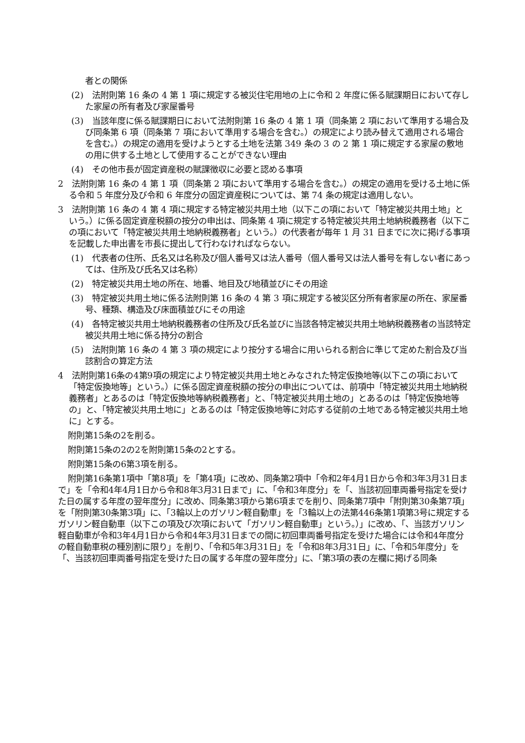者との関係
(2)　法附則第 16 条の 4 第 1 項に規定する被災住宅用地の上に令和 2 年度に係る賦課期日において存した家屋の所有者及び家屋番号
(3)　当該年度に係る賦課期日において法附則第 16 条の 4 第 1 項（同条第 2 項において準用する場合及び同条第 6 項（同条第 7 項において準用する場合を含む。）の規定により読み替えて適用される場合を含む。）の規定の適用を受けようとする土地を法第 349 条の 3 の 2 第 1 項に規定する家屋の敷地の用に供する土地として使用することができない理由
(4)　その他市長が固定資産税の賦課徴収に必要と認める事項
2　法附則第 16 条の 4 第 1 項（同条第 2 項において準用する場合を含む。）の規定の適用を受ける土地に係る令和 5 年度分及び令和 6 年度分の固定資産税については、第 74 条の規定は適用しない。
3　法附則第 16 条の 4 第 4 項に規定する特定被災共用土地（以下この項において「特定被災共用土地」という。）に係る固定資産税額の按分の申出は、同条第 4 項に規定する特定被災共用土地納税義務者（以下この項において「特定被災共用土地納税義務者」という。）の代表者が毎年 1 月 31 日までに次に掲げる事項を記載した申出書を市長に提出して行わなければならない。
(1)　代表者の住所、氏名又は名称及び個人番号又は法人番号（個人番号又は法人番号を有しない者にあっては、住所及び氏名又は名称）
(2)　特定被災共用土地の所在、地番、地目及び地積並びにその用途
(3)　特定被災共用土地に係る法附則第 16 条の 4 第 3 項に規定する被災区分所有者家屋の所在、家屋番号、種類、構造及び床面積並びにその用途
(4)　各特定被災共用土地納税義務者の住所及び氏名並びに当該各特定被災共用土地納税義務者の当該特定被災共用土地に係る持分の割合
(5)　法附則第 16 条の 4 第 3 項の規定により按分する場合に用いられる割合に準じて定めた割合及び当該割合の算定方法
4　法附則第16条の4第9項の規定により特定被災共用土地とみなされた特定仮換地等(以下この項において「特定仮換地等」という。）に係る固定資産税額の按分の申出については、前項中「特定被災共用土地納税義務者」とあるのは「特定仮換地等納税義務者」と、「特定被災共用土地の」とあるのは「特定仮換地等の」と、「特定被災共用土地に」とあるのは「特定仮換地等に対応する従前の土地である特定被災共用土地に」とする。
附則第15条の2を削る。
附則第15条の2の2を附則第15条の2とする。
附則第15条の6第3項を削る。
附則第16条第1項中「第8項」を「第4項」に改め、同条第2項中「令和2年4月1日から令和3年3月31日まで」を「令和4年4月1日から令和8年3月31日まで」に、「令和3年度分」を「、当該初回車両番号指定を受けた日の属する年度の翌年度分」に改め、同条第3項から第6項までを削り、同条第7項中「附則第30条第7項」を「附則第30条第3項」に、「3輪以上のガソリン軽自動車」を「3輪以上の法第446条第1項第3号に規定するガソリン軽自動車（以下この項及び次項において「ガソリン軽自動車」という。）」に改め、「、当該ガソリン軽自動車が令和3年4月1日から令和4年3月31日までの間に初回車両番号指定を受けた場合には令和4年度分の軽自動車税の種別割に限り」を削り、「令和5年3月31日」を「令和8年3月31日」に、「令和5年度分」を「、当該初回車両番号指定を受けた日の属する年度の翌年度分」に、「第3項の表の左欄に掲げる同条